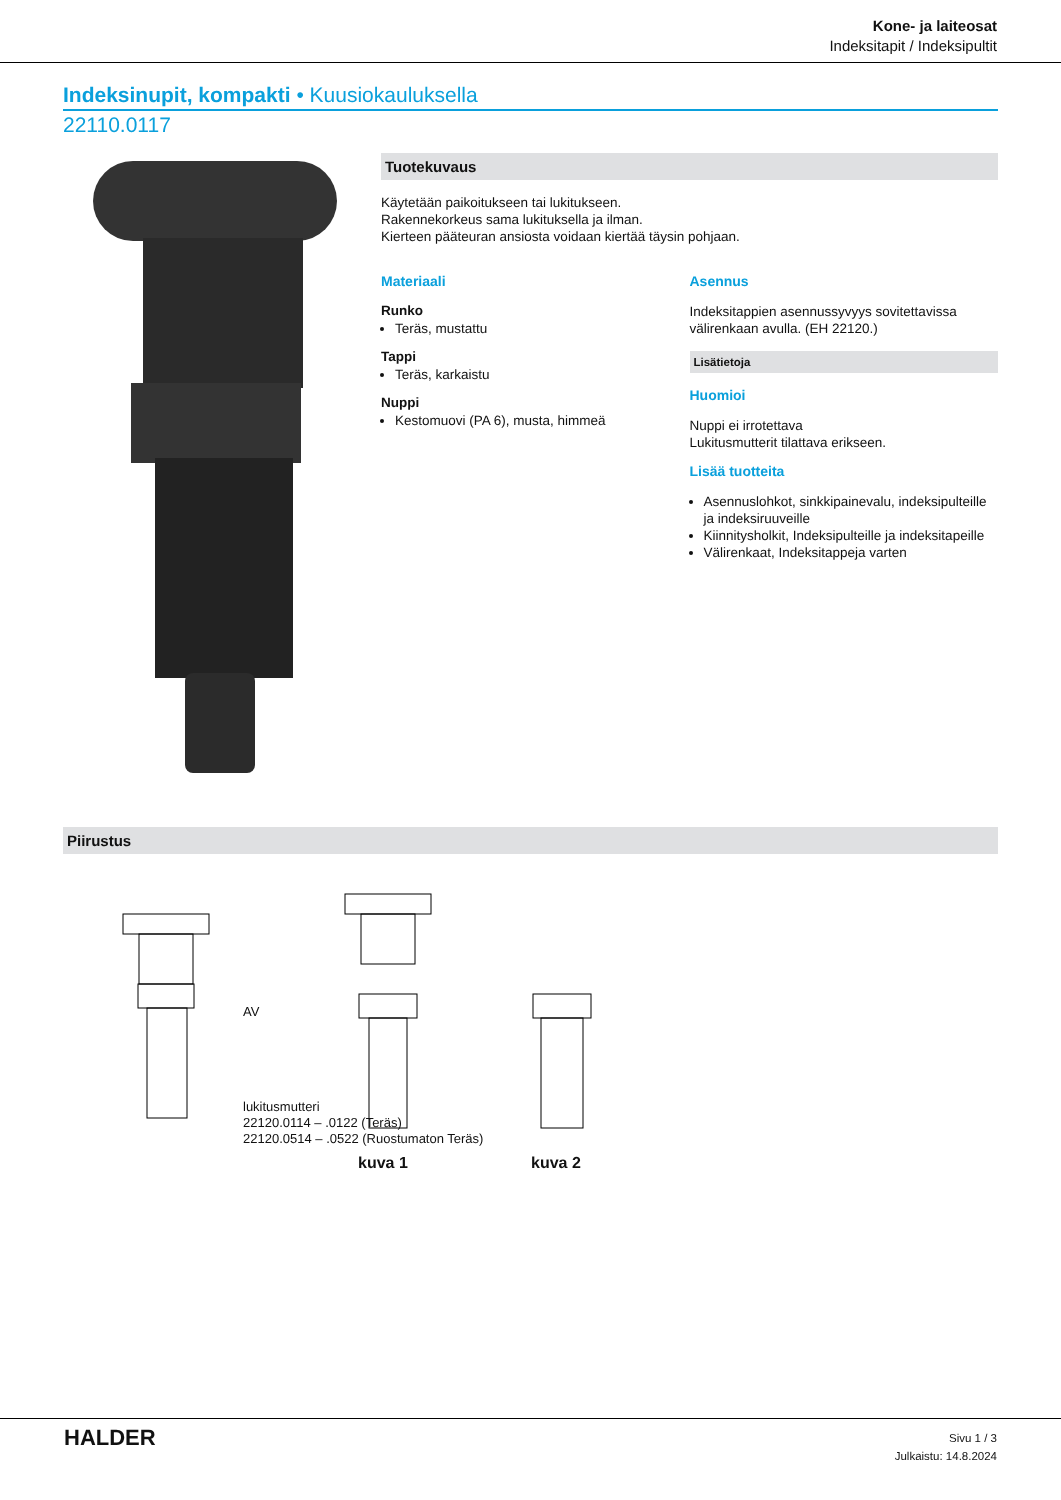Kone- ja laiteosat
Indeksitapit / Indeksipultit
Indeksinupit, kompakti • Kuusiokauluksella
22110.0117
Tuotekuvaus
Käytetään paikoitukseen tai lukitukseen.
Rakennekorkeus sama lukituksella ja ilman.
Kierteen pääteuran ansiosta voidaan kiertää täysin pohjaan.
Materiaali
Runko
Teräs, mustattu
Tappi
Teräs, karkaistu
Nuppi
Kestomuovi (PA 6), musta, himmeä
Asennus
Indeksitappien asennussyvyys sovitettavissa välirenkaan avulla. (EH 22120.)
Lisätietoja
Huomioi
Nuppi ei irrotettava
Lukitusmutterit tilattava erikseen.
Lisää tuotteita
Asennuslohkot, sinkkipainevalu, indeksipulteille ja indeksiruuveille
Kiinnitysholkit, Indeksipulteille ja indeksitapeille
Välirenkaat, Indeksitappeja varten
Piirustus
AV
lukitusmutteri
22120.0114 – .0122 (Teräs)
22120.0514 – .0522 (Ruostumaton Teräs)
kuva 1 kuva 2
HALDER
Sivu 1 / 3
Julkaistu: 14.8.2024